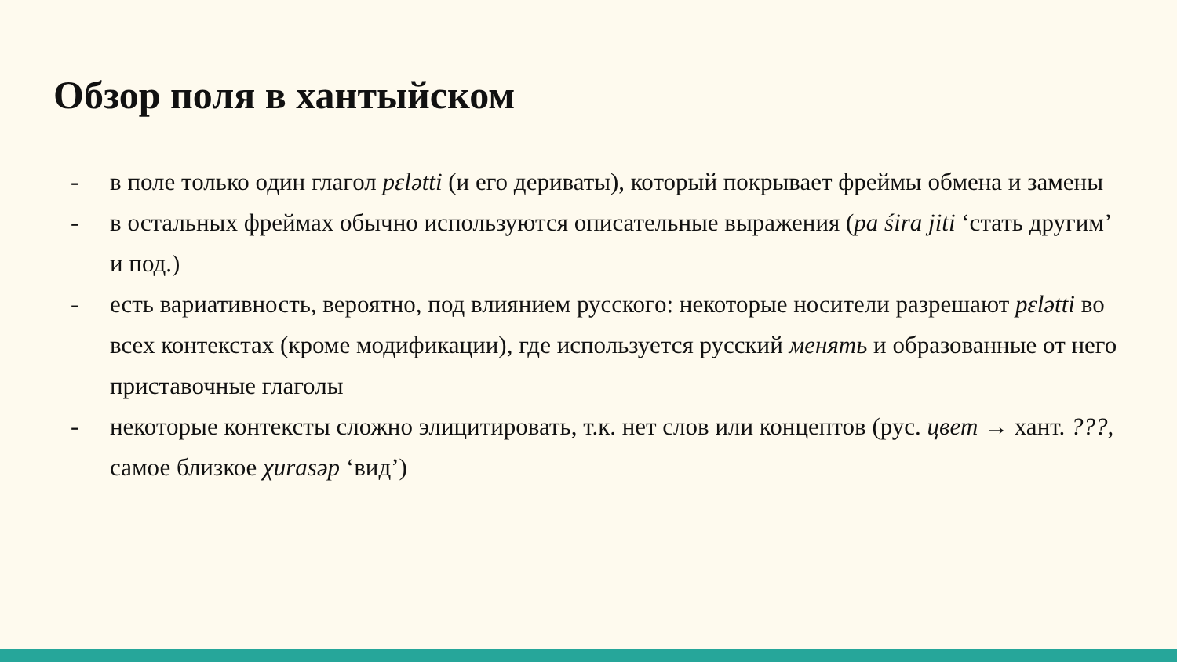Обзор поля в хантыйском
- в поле только один глагол pɛlətti (и его дериваты), который покрывает фреймы обмена и замены
- в остальных фреймах обычно используются описательные выражения (pa śira jiti ‘стать другим’ и под.)
- есть вариативность, вероятно, под влиянием русского: некоторые носители разрешают pɛlətti во всех контекстах (кроме модификации), где используется русский менять и образованные от него приставочные глаголы
- некоторые контексты сложно элицитировать, т.к. нет слов или концептов (рус. цвет → хант. ???, самое близкое χurasəp ‘вид’)